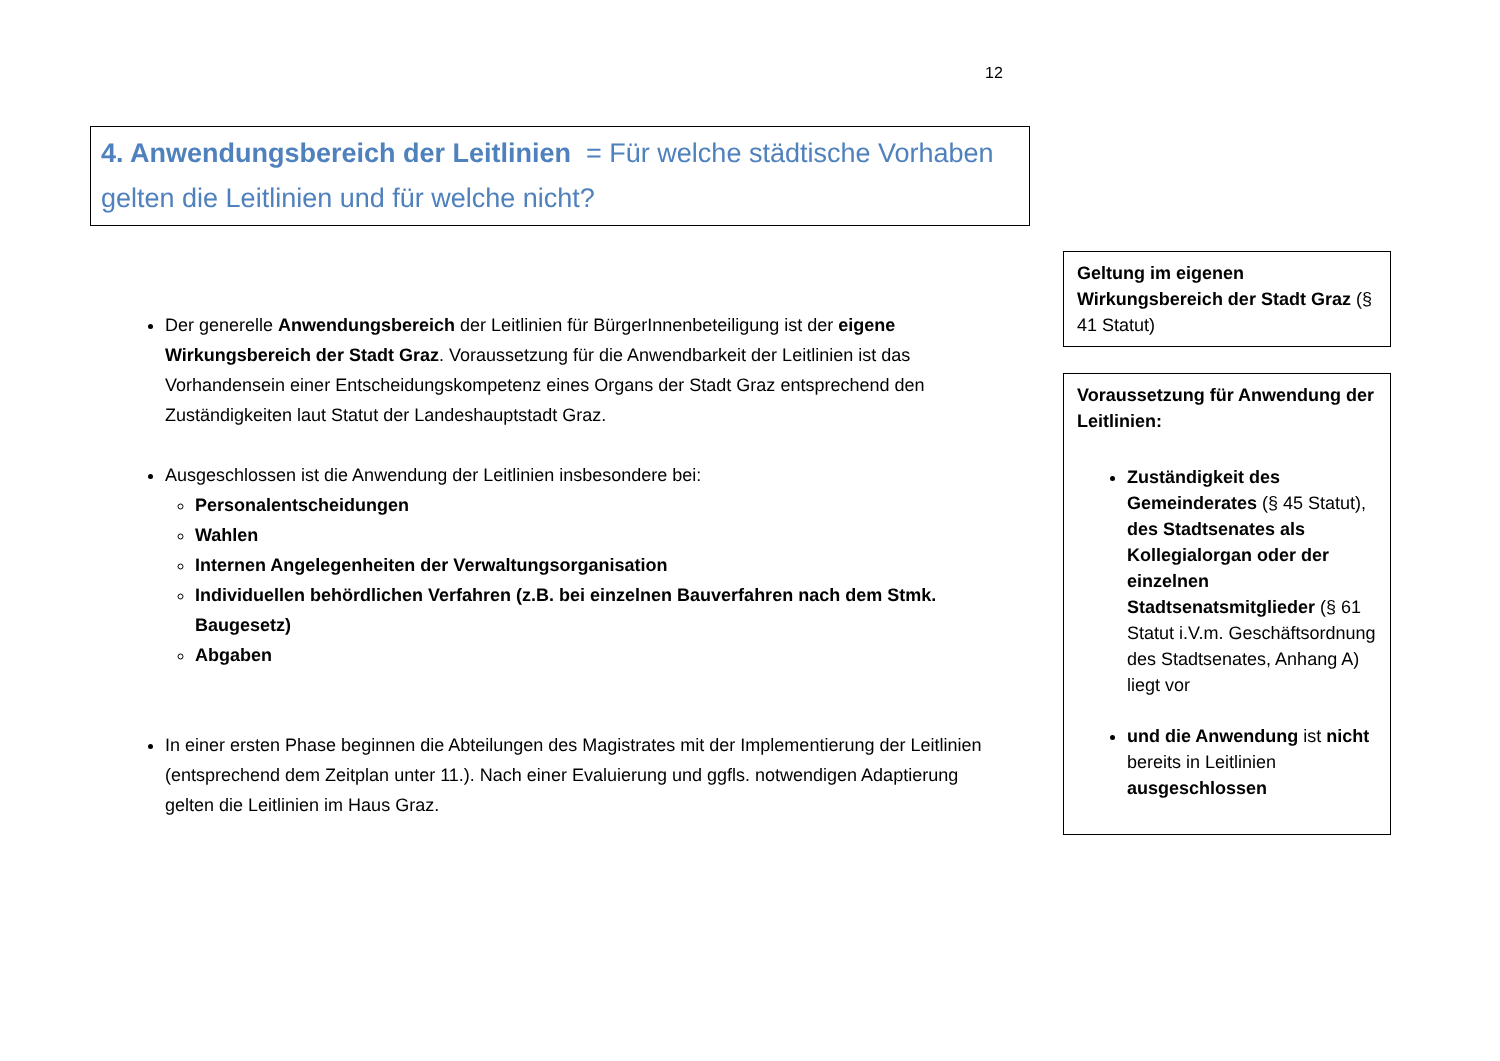12
4. Anwendungsbereich der Leitlinien = Für welche städtische Vorhaben gelten die Leitlinien und für welche nicht?
Der generelle Anwendungsbereich der Leitlinien für BürgerInnenbeteiligung ist der eigene Wirkungsbereich der Stadt Graz. Voraussetzung für die Anwendbarkeit der Leitlinien ist das Vorhandensein einer Entscheidungskompetenz eines Organs der Stadt Graz entsprechend den Zuständigkeiten laut Statut der Landeshauptstadt Graz.
Ausgeschlossen ist die Anwendung der Leitlinien insbesondere bei:
Personalentscheidungen
Wahlen
Internen Angelegenheiten der Verwaltungsorganisation
Individuellen behördlichen Verfahren (z.B. bei einzelnen Bauverfahren nach dem Stmk. Baugesetz)
Abgaben
In einer ersten Phase beginnen die Abteilungen des Magistrates mit der Implementierung der Leitlinien (entsprechend dem Zeitplan unter 11.). Nach einer Evaluierung und ggfls. notwendigen Adaptierung gelten die Leitlinien im Haus Graz.
Geltung im eigenen Wirkungsbereich der Stadt Graz (§ 41 Statut)
Voraussetzung für Anwendung der Leitlinien:
Zuständigkeit des Gemeinderates (§ 45 Statut), des Stadtsenates als Kollegialorgan oder der einzelnen Stadtsenatsmitglieder (§ 61 Statut i.V.m. Geschäftsordnung des Stadtsenates, Anhang A) liegt vor
und die Anwendung ist nicht bereits in Leitlinien ausgeschlossen